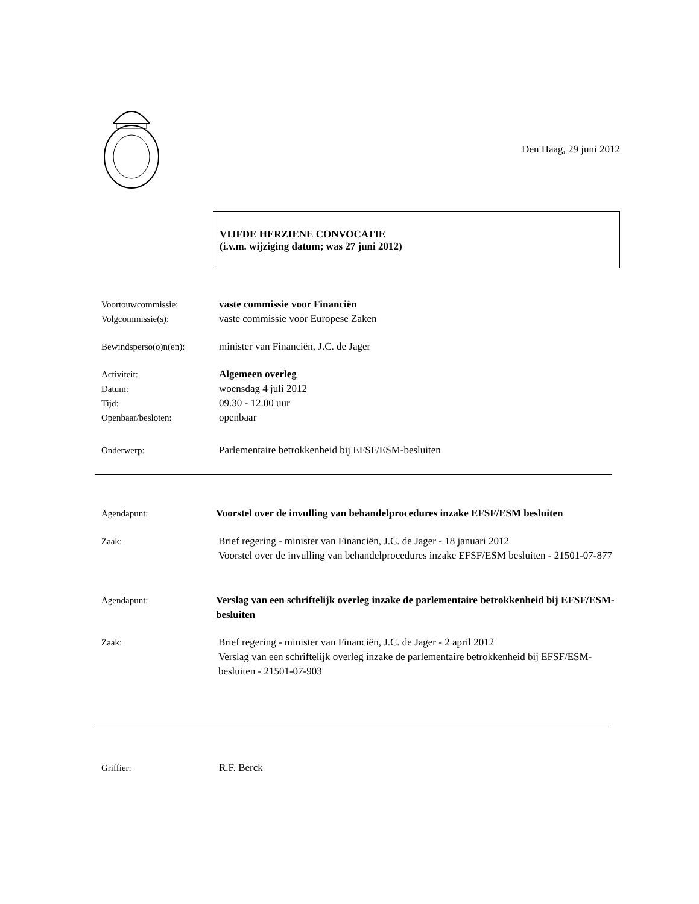Den Haag, 29 juni 2012
VIJFDE HERZIENE CONVOCATIE
(i.v.m. wijziging datum; was 27 juni 2012)
Voortouwcommissie: vaste commissie voor Financiën
Volgcommissie(s): vaste commissie voor Europese Zaken
Bewindsperso(o)n(en): minister van Financiën, J.C. de Jager
Activiteit: Algemeen overleg
Datum: woensdag 4 juli 2012
Tijd: 09.30 - 12.00 uur
Openbaar/besloten: openbaar
Onderwerp: Parlementaire betrokkenheid bij EFSF/ESM-besluiten
Agendapunt: Voorstel over de invulling van behandelprocedures inzake EFSF/ESM besluiten
Zaak: Brief regering - minister van Financiën, J.C. de Jager - 18 januari 2012
Voorstel over de invulling van behandelprocedures inzake EFSF/ESM besluiten - 21501-07-877
Agendapunt: Verslag van een schriftelijk overleg inzake de parlementaire betrokkenheid bij EFSF/ESM-besluiten
Zaak: Brief regering - minister van Financiën, J.C. de Jager - 2 april 2012
Verslag van een schriftelijk overleg inzake de parlementaire betrokkenheid bij EFSF/ESM-besluiten - 21501-07-903
Griffier: R.F. Berck